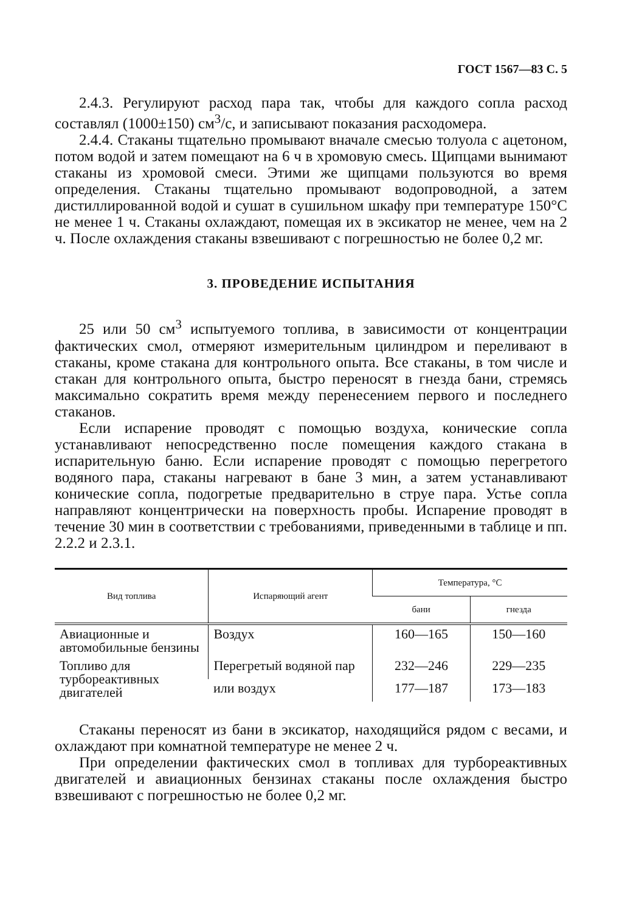ГОСТ 1567—83 С. 5
2.4.3. Регулируют расход пара так, чтобы для каждого сопла расход составлял (1000±150) см<sup>3</sup>/с, и записывают показания расходомера.
2.4.4. Стаканы тщательно промывают вначале смесью толуола с ацетоном, потом водой и затем помещают на 6 ч в хромовую смесь. Щипцами вынимают стаканы из хромовой смеси. Этими же щипцами пользуются во время определения. Стаканы тщательно промывают водопроводной, а затем дистиллированной водой и сушат в сушильном шкафу при температуре 150°С не менее 1 ч. Стаканы охлаждают, помещая их в эксикатор не менее, чем на 2 ч. После охлаждения стаканы взвешивают с погрешностью не более 0,2 мг.
3. ПРОВЕДЕНИЕ ИСПЫТАНИЯ
25 или 50 см<sup>3</sup> испытуемого топлива, в зависимости от концентрации фактических смол, отмеряют измерительным цилиндром и переливают в стаканы, кроме стакана для контрольного опыта. Все стаканы, в том числе и стакан для контрольного опыта, быстро переносят в гнезда бани, стремясь максимально сократить время между перенесением первого и последнего стаканов.
Если испарение проводят с помощью воздуха, конические сопла устанавливают непосредственно после помещения каждого стакана в испарительную баню. Если испарение проводят с помощью перегретого водяного пара, стаканы нагревают в бане 3 мин, а затем устанавливают конические сопла, подогретые предварительно в струе пара. Устье сопла направляют концентрически на поверхность пробы. Испарение проводят в течение 30 мин в соответствии с требованиями, приведенными в таблице и пп. 2.2.2 и 2.3.1.
| Вид топлива | Испаряющий агент | Температура, °С | |
| --- | --- | --- | --- |
| | | бани | гнезда |
| Авиационные и автомобильные бензины | Воздух | 160—165 | 150—160 |
| Топливо для турбореактивных двигателей | Перегретый водяной пар | 232—246 | 229—235 |
| | или воздух | 177—187 | 173—183 |
Стаканы переносят из бани в эксикатор, находящийся рядом с весами, и охлаждают при комнатной температуре не менее 2 ч.
При определении фактических смол в топливах для турбореактивных двигателей и авиационных бензинах стаканы после охлаждения быстро взвешивают с погрешностью не более 0,2 мг.